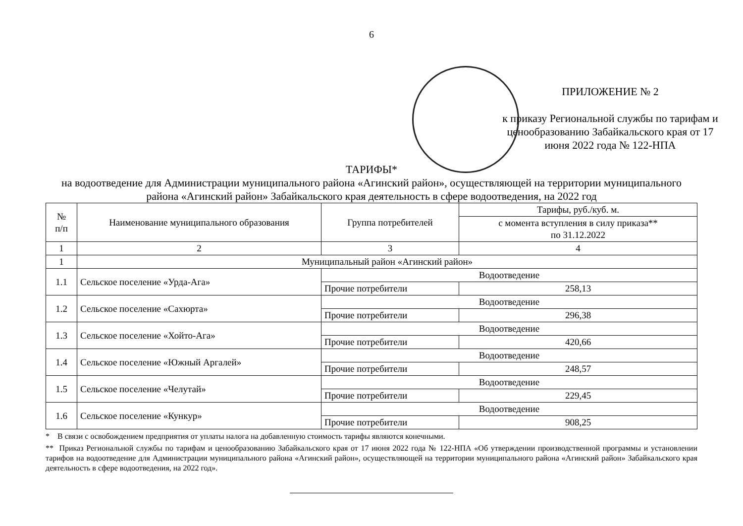6
ПРИЛОЖЕНИЕ № 2
к приказу Региональной службы по тарифам и ценообразованию Забайкальского края от 17 июня 2022 года № 122-НПА
ТАРИФЫ*
на водоотведение для Администрации муниципального района «Агинский район», осуществляющей на территории муниципального района «Агинский район» Забайкальского края деятельность в сфере водоотведения, на 2022 год
| № п/п | Наименование муниципального образования | Группа потребителей | Тарифы, руб./куб. м. |
| --- | --- | --- | --- |
| | | | с момента вступления в силу приказа** по 31.12.2022 |
| 1 | 2 | 3 | 4 |
| 1 | Муниципальный район «Агинский район» | | |
| 1.1 | Сельское поселение «Урда-Ага» | Водоотведение | |
| | | Прочие потребители | 258,13 |
| 1.2 | Сельское поселение «Сахюрта» | Водоотведение | |
| | | Прочие потребители | 296,38 |
| 1.3 | Сельское поселение «Хойто-Ага» | Водоотведение | |
| | | Прочие потребители | 420,66 |
| 1.4 | Сельское поселение «Южный Аргалей» | Водоотведение | |
| | | Прочие потребители | 248,57 |
| 1.5 | Сельское поселение «Челутай» | Водоотведение | |
| | | Прочие потребители | 229,45 |
| 1.6 | Сельское поселение «Кункур» | Водоотведение | |
| | | Прочие потребители | 908,25 |
* В связи с освобождением предприятия от уплаты налога на добавленную стоимость тарифы являются конечными.
** Приказ Региональной службы по тарифам и ценообразованию Забайкальского края от 17 июня 2022 года № 122-НПА «Об утверждении производственной программы и установлении тарифов на водоотведение для Администрации муниципального района «Агинский район», осуществляющей на территории муниципального района «Агинский район» Забайкальского края деятельность в сфере водоотведения, на 2022 год».